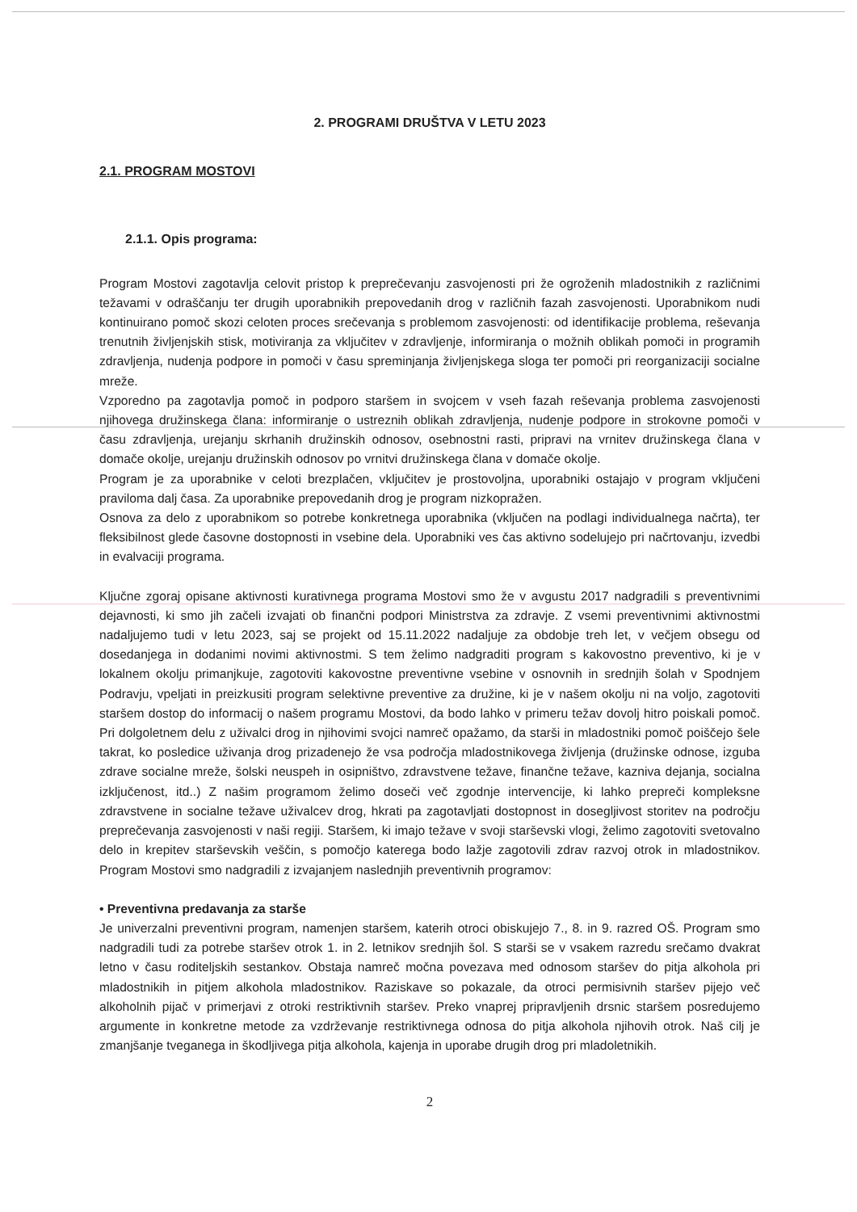2. PROGRAMI DRUŠTVA V LETU 2023
2.1. PROGRAM MOSTOVI
2.1.1. Opis programa:
Program Mostovi zagotavlja celovit pristop k preprečevanju zasvojenosti pri že ogroženih mladostnikih z različnimi težavami v odraščanju ter drugih uporabnikih prepovedanih drog v različnih fazah zasvojenosti. Uporabnikom nudi kontinuirano pomoč skozi celoten proces srečevanja s problemom zasvojenosti: od identifikacije problema, reševanja trenutnih življenjskih stisk, motiviranja za vključitev v zdravljenje, informiranja o možnih oblikah pomoči in programih zdravljenja, nudenja podpore in pomoči v času spreminjanja življenjskega sloga ter pomoči pri reorganizaciji socialne mreže.
Vzporedno pa zagotavlja pomoč in podporo staršem in svojcem v vseh fazah reševanja problema zasvojenosti njihovega družinskega člana: informiranje o ustreznih oblikah zdravljenja, nudenje podpore in strokovne pomoči v času zdravljenja, urejanju skrhanih družinskih odnosov, osebnostni rasti, pripravi na vrnitev družinskega člana v domače okolje, urejanju družinskih odnosov po vrnitvi družinskega člana v domače okolje.
Program je za uporabnike v celoti brezplačen, vključitev je prostovoljna, uporabniki ostajajo v program vključeni praviloma dalj časa. Za uporabnike prepovedanih drog je program nizkopražen.
Osnova za delo z uporabnikom so potrebe konkretnega uporabnika (vključen na podlagi individualnega načrta), ter fleksibilnost glede časovne dostopnosti in vsebine dela. Uporabniki ves čas aktivno sodelujejo pri načrtovanju, izvedbi in evalvaciji programa.
Ključne zgoraj opisane aktivnosti kurativnega programa Mostovi smo že v avgustu 2017 nadgradili s preventivnimi dejavnosti, ki smo jih začeli izvajati ob finančni podpori Ministrstva za zdravje. Z vsemi preventivnimi aktivnostmi nadaljujemo tudi v letu 2023, saj se projekt od 15.11.2022 nadaljuje za obdobje treh let, v večjem obsegu od dosedanjega in dodanimi novimi aktivnostmi. S tem želimo nadgraditi program s kakovostno preventivo, ki je v lokalnem okolju primanjkuje, zagotoviti kakovostne preventivne vsebine v osnovnih in srednjih šolah v Spodnjem Podravju, vpeljati in preizkusiti program selektivne preventive za družine, ki je v našem okolju ni na voljo, zagotoviti staršem dostop do informacij o našem programu Mostovi, da bodo lahko v primeru težav dovolj hitro poiskali pomoč. Pri dolgoletnem delu z uživalci drog in njihovimi svojci namreč opažamo, da starši in mladostniki pomoč poiščejo šele takrat, ko posledice uživanja drog prizadenejo že vsa področja mladostnikovega življenja (družinske odnose, izguba zdrave socialne mreže, šolski neuspeh in osipništvo, zdravstvene težave, finančne težave, kazniva dejanja, socialna izključenost, itd..) Z našim programom želimo doseči več zgodnje intervencije, ki lahko prepreči kompleksne zdravstvene in socialne težave uživalcev drog, hkrati pa zagotavljati dostopnost in dosegljivost storitev na področju preprečevanja zasvojenosti v naši regiji. Staršem, ki imajo težave v svoji starševski vlogi, želimo zagotoviti svetovalno delo in krepitev starševskih veščin, s pomočjo katerega bodo lažje zagotovili zdrav razvoj otrok in mladostnikov. Program Mostovi smo nadgradili z izvajanjem naslednjih preventivnih programov:
• Preventivna predavanja za starše
Je univerzalni preventivni program, namenjen staršem, katerih otroci obiskujejo 7., 8. in 9. razred OŠ. Program smo nadgradili tudi za potrebe staršev otrok 1. in 2. letnikov srednjih šol. S starši se v vsakem razredu srečamo dvakrat letno v času roditeljskih sestankov. Obstaja namreč močna povezava med odnosom staršev do pitja alkohola pri mladostnikih in pitjem alkohola mladostnikov. Raziskave so pokazale, da otroci permisivnih staršev pijejo več alkoholnih pijač v primerjavi z otroki restriktivnih staršev. Preko vnaprej pripravljenih drsnic staršem posredujemo argumente in konkretne metode za vzdrževanje restriktivnega odnosa do pitja alkohola njihovih otrok. Naš cilj je zmanjšanje tveganega in škodljivega pitja alkohola, kajenja in uporabe drugih drog pri mladoletnikih.
2